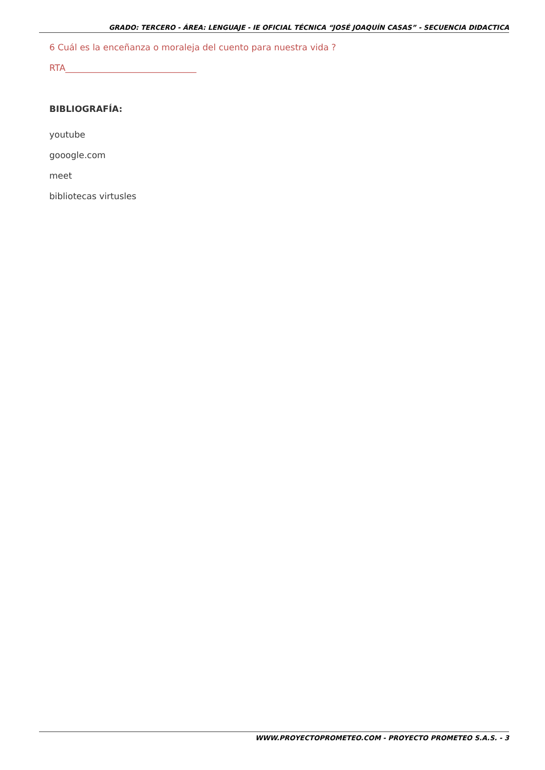GRADO: TERCERO - ÁREA: LENGUAJE - IE OFICIAL TÉCNICA “JOSÉ JOAQUÍN CASAS” - SECUENCIA DIDACTICA
6 Cuál es la enceñanza o moraleja del cuento para nuestra vida ?
RTA______________________________
BIBLIOGRAFÍA:
youtube
gooogle.com
meet
bibliotecas virtusles
WWW.PROYECTOPROMETEO.COM - PROYECTO PROMETEO S.A.S. - 3